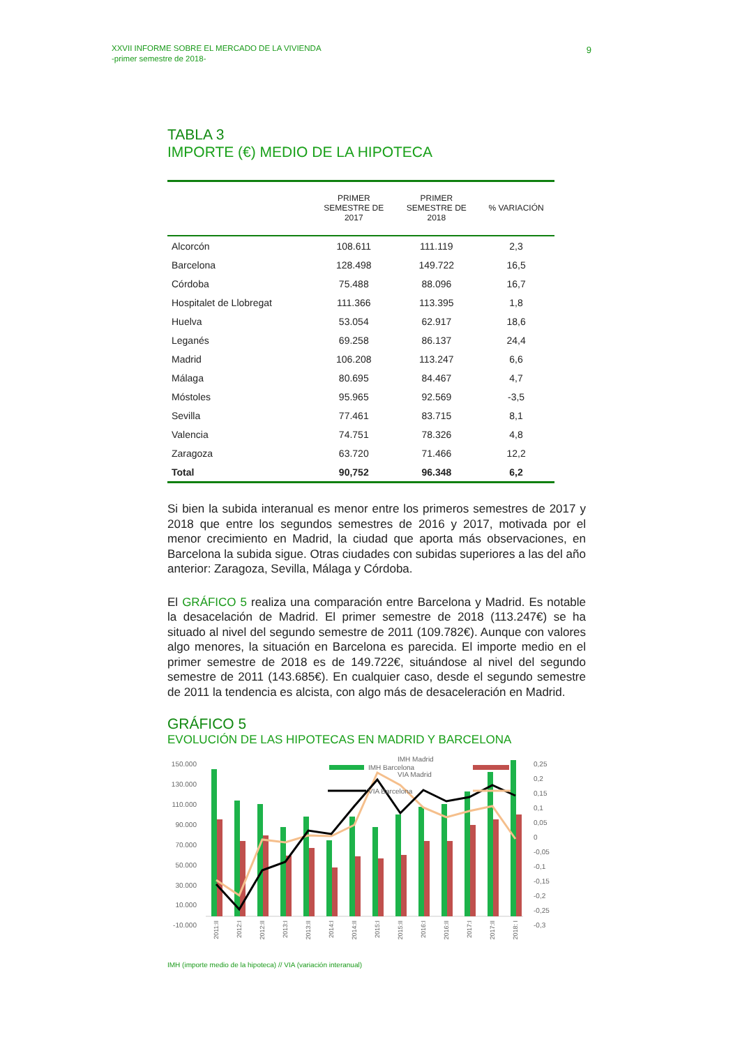XXVII INFORME SOBRE EL MERCADO DE LA VIVIENDA
-primer semestre de 2018-
9
TABLA 3
IMPORTE (€) MEDIO DE LA HIPOTECA
| | PRIMER SEMESTRE DE 2017 | PRIMER SEMESTRE DE 2018 | % VARIACIÓN |
| --- | --- | --- | --- |
| Alcorcón | 108.611 | 111.119 | 2,3 |
| Barcelona | 128.498 | 149.722 | 16,5 |
| Córdoba | 75.488 | 88.096 | 16,7 |
| Hospitalet de Llobregat | 111.366 | 113.395 | 1,8 |
| Huelva | 53.054 | 62.917 | 18,6 |
| Leganés | 69.258 | 86.137 | 24,4 |
| Madrid | 106.208 | 113.247 | 6,6 |
| Málaga | 80.695 | 84.467 | 4,7 |
| Móstoles | 95.965 | 92.569 | -3,5 |
| Sevilla | 77.461 | 83.715 | 8,1 |
| Valencia | 74.751 | 78.326 | 4,8 |
| Zaragoza | 63.720 | 71.466 | 12,2 |
| Total | 90,752 | 96.348 | 6,2 |
Si bien la subida interanual es menor entre los primeros semestres de 2017 y 2018 que entre los segundos semestres de 2016 y 2017, motivada por el menor crecimiento en Madrid, la ciudad que aporta más observaciones, en Barcelona la subida sigue. Otras ciudades con subidas superiores a las del año anterior: Zaragoza, Sevilla, Málaga y Córdoba.
El GRÁFICO 5 realiza una comparación entre Barcelona y Madrid. Es notable la desacelación de Madrid. El primer semestre de 2018 (113.247€) se ha situado al nivel del segundo semestre de 2011 (109.782€). Aunque con valores algo menores, la situación en Barcelona es parecida. El importe medio en el primer semestre de 2018 es de 149.722€, situándose al nivel del segundo semestre de 2011 (143.685€). En cualquier caso, desde el segundo semestre de 2011 la tendencia es alcista, con algo más de desaceleración en Madrid.
GRÁFICO 5
EVOLUCIÓN DE LAS HIPOTECAS EN MADRID Y BARCELONA
150.000
130.000
110.000
90.000
70.000
50.000
30.000
10.000
-10.000
0,25
0,2
0,15
0,1
0,05
0
-0,05
-0,1
-0,15
-0,2
-0,25
-0,3
IMH Barcelona
.
VIA Barcelona
2011:II
2012:I
2012:II
2013:I
2013:II
2014:I
2014:II
2015:I
2015:II
2016:I
2016:II
2017:I
2017:II
2018: I
IMH (importe medio de la hipoteca) // VIA (variación interanual)
IMH Madrid
VIA Madrid